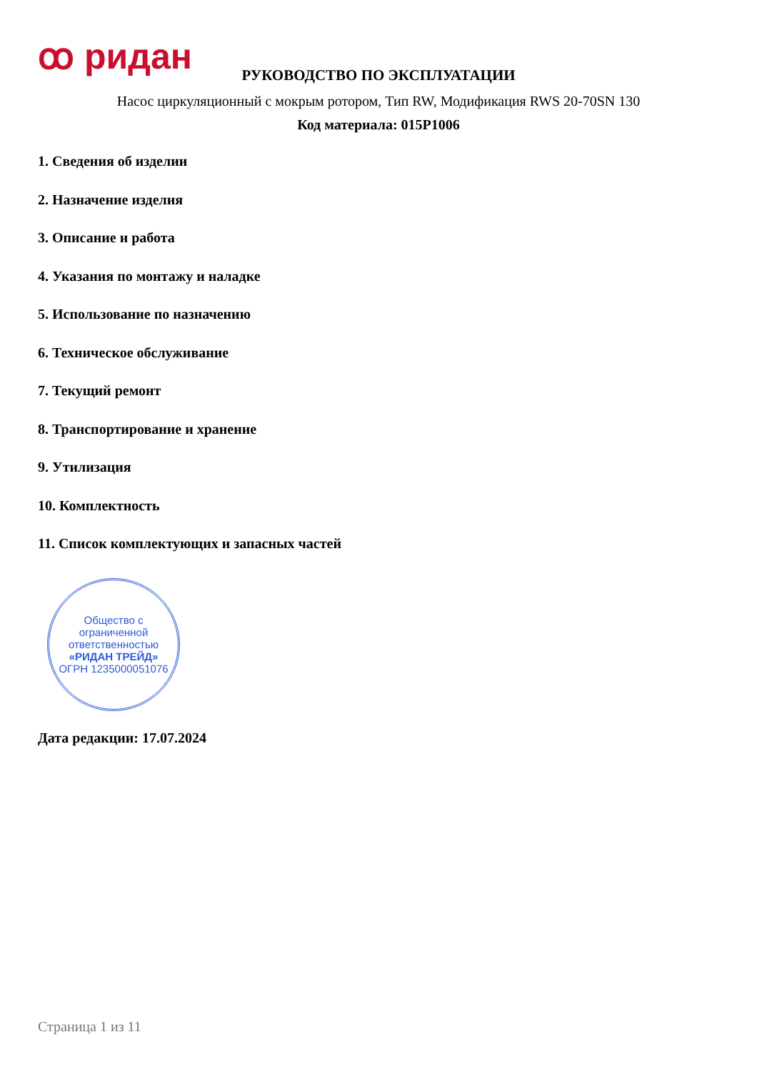ꝏ ридан
РУКОВОДСТВО ПО ЭКСПЛУАТАЦИИ
Насос циркуляционный с мокрым ротором, Тип RW, Модификация RWS 20-70SN 130
Код материала: 015P1006
1. Сведения об изделии
2. Назначение изделия
3. Описание и работа
4. Указания по монтажу и наладке
5. Использование по назначению
6. Техническое обслуживание
7. Текущий ремонт
8. Транспортирование и хранение
9. Утилизация
10. Комплектность
11. Список комплектующих и запасных частей
Общество с ограниченной ответственностью
«РИДАН ТРЕЙД»
ОГРН 1235000051076
Дата редакции: 17.07.2024
Страница 1 из 11